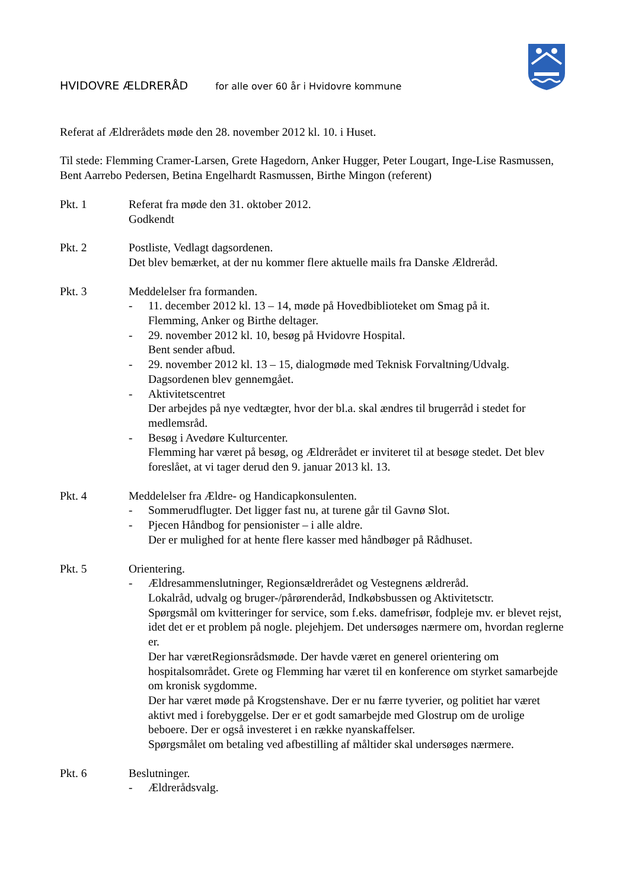HVIDOVRE ÆLDRERÅD for alle over 60 år i Hvidovre kommune
Referat af Ældrerådets møde den 28. november 2012 kl. 10. i Huset.
Til stede: Flemming Cramer-Larsen, Grete Hagedorn, Anker Hugger, Peter Lougart, Inge-Lise Rasmussen, Bent Aarrebo Pedersen, Betina Engelhardt Rasmussen, Birthe Mingon (referent)
Pkt. 1 Referat fra møde den 31. oktober 2012.
Godkendt
Pkt. 2 Postliste, Vedlagt dagsordenen.
Det blev bemærket, at der nu kommer flere aktuelle mails fra Danske Ældreråd.
Pkt. 3 Meddelelser fra formanden.
- 11. december 2012 kl. 13 – 14, møde på Hovedbiblioteket om Smag på it.
Flemming, Anker og Birthe deltager.
- 29. november 2012 kl. 10, besøg på Hvidovre Hospital.
Bent sender afbud.
- 29. november 2012 kl. 13 – 15, dialogmøde med Teknisk Forvaltning/Udvalg.
Dagsordenen blev gennemgået.
- Aktivitetscentret
Der arbejdes på nye vedtægter, hvor der bl.a. skal ændres til brugerråd i stedet for medlemsråd.
- Besøg i Avedøre Kulturcenter.
Flemming har været på besøg, og Ældrerådet er inviteret til at besøge stedet. Det blev foreslået, at vi tager derud den 9. januar 2013 kl. 13.
Pkt. 4 Meddelelser fra Ældre- og Handicapkonsulenten.
- Sommerudflugter. Det ligger fast nu, at turene går til Gavnø Slot.
- Pjecen Håndbog for pensionister – i alle aldre.
Der er mulighed for at hente flere kasser med håndbøger på Rådhuset.
Pkt. 5 Orientering.
- Ældresammenslutninger, Regionsældrerådet og Vestegnens ældreråd.
Lokalråd, udvalg og bruger-/pårørenderåd, Indkøbsbussen og Aktivitetsctr.
Spørgsmål om kvitteringer for service, som f.eks. damefrisør, fodpleje mv. er blevet rejst, idet det er et problem på nogle. plejehjem. Det undersøges nærmere om, hvordan reglerne er.
Der har væretRegionsrådsmøde. Der havde været en generel orientering om hospitalsområdet. Grete og Flemming har været til en konference om styrket samarbejde om kronisk sygdomme.
Der har været møde på Krogstenshave. Der er nu færre tyverier, og politiet har været aktivt med i forebyggelse. Der er et godt samarbejde med Glostrup om de urolige beboere. Der er også investeret i en række nyanskaffelser.
Spørgsmålet om betaling ved afbestilling af måltider skal undersøges nærmere.
Pkt. 6 Beslutninger.
- Ældrerådsvalg.